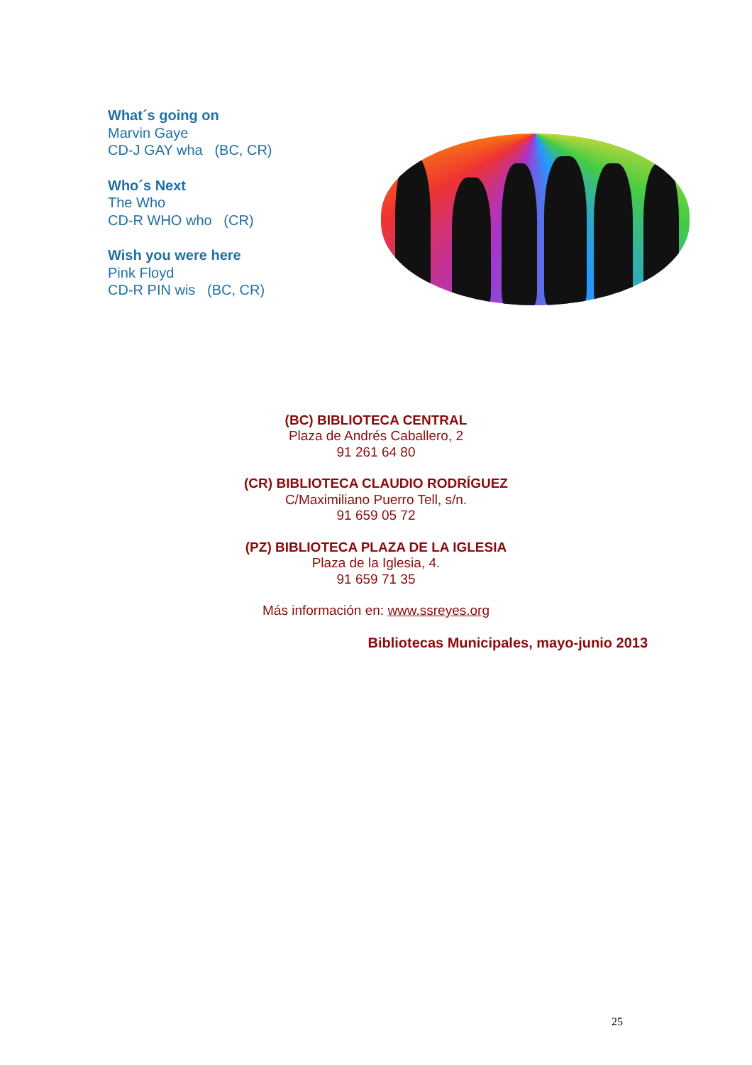What´s going on
Marvin Gaye
CD-J GAY wha (BC, CR)
Who´s Next
The Who
CD-R WHO who (CR)
Wish you were here
Pink Floyd
CD-R PIN wis (BC, CR)
(BC) BIBLIOTECA CENTRAL
Plaza de Andrés Caballero, 2
91 261 64 80
(CR) BIBLIOTECA CLAUDIO RODRÍGUEZ
C/Maximiliano Puerro Tell, s/n.
91 659 05 72
(PZ) BIBLIOTECA PLAZA DE LA IGLESIA
Plaza de la Iglesia, 4.
91 659 71 35
Más información en: www.ssreyes.org
Bibliotecas Municipales, mayo-junio 2013
25